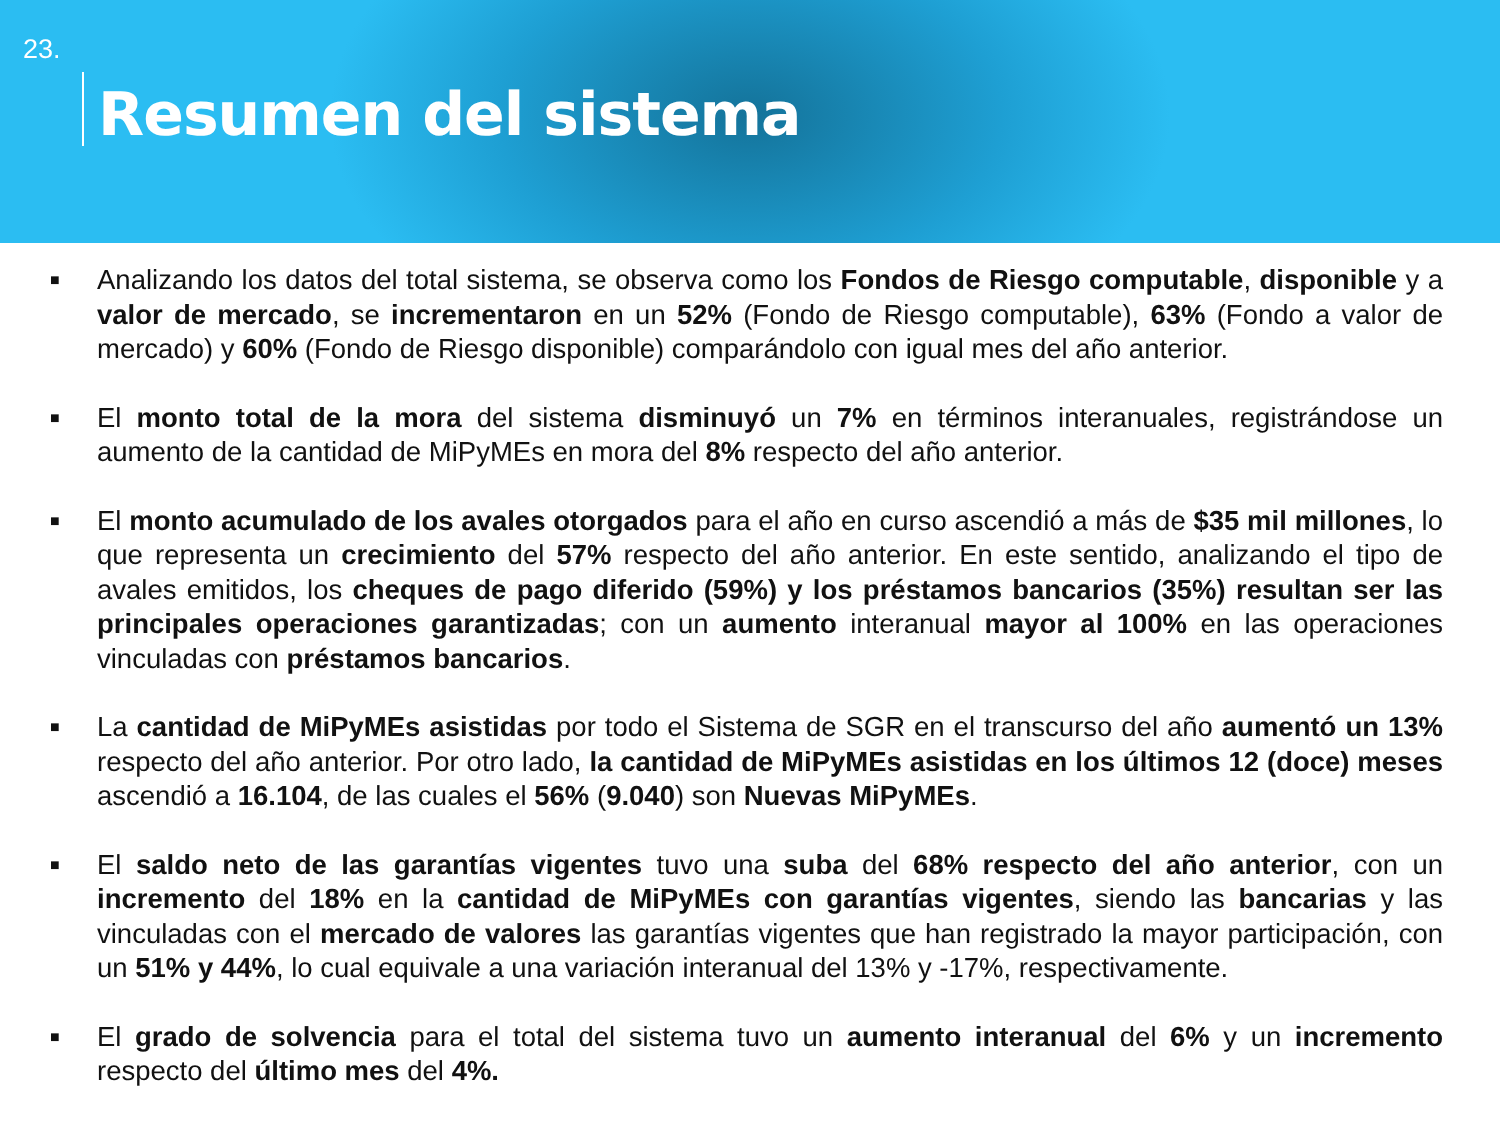23.
Resumen del sistema
■ Analizando los datos del total sistema, se observa como los Fondos de Riesgo computable, disponible y a valor de mercado, se incrementaron en un 52% (Fondo de Riesgo computable), 63% (Fondo a valor de mercado) y 60% (Fondo de Riesgo disponible) comparándolo con igual mes del año anterior.
■ El monto total de la mora del sistema disminuyó un 7% en términos interanuales, registrándose un aumento de la cantidad de MiPyMEs en mora del 8% respecto del año anterior.
■ El monto acumulado de los avales otorgados para el año en curso ascendió a más de $35 mil millones, lo que representa un crecimiento del 57% respecto del año anterior. En este sentido, analizando el tipo de avales emitidos, los cheques de pago diferido (59%) y los préstamos bancarios (35%) resultan ser las principales operaciones garantizadas; con un aumento interanual mayor al 100% en las operaciones vinculadas con préstamos bancarios.
■ La cantidad de MiPyMEs asistidas por todo el Sistema de SGR en el transcurso del año aumentó un 13% respecto del año anterior. Por otro lado, la cantidad de MiPyMEs asistidas en los últimos 12 (doce) meses ascendió a 16.104, de las cuales el 56% (9.040) son Nuevas MiPyMEs.
■ El saldo neto de las garantías vigentes tuvo una suba del 68% respecto del año anterior, con un incremento del 18% en la cantidad de MiPyMEs con garantías vigentes, siendo las bancarias y las vinculadas con el mercado de valores las garantías vigentes que han registrado la mayor participación, con un 51% y 44%, lo cual equivale a una variación interanual del 13% y -17%, respectivamente.
■ El grado de solvencia para el total del sistema tuvo un aumento interanual del 6% y un incremento respecto del último mes del 4%.